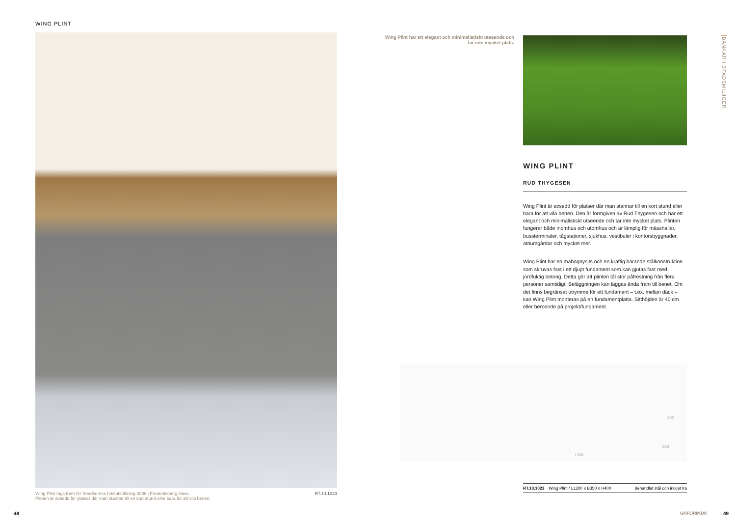WING PLINT
Wing Plint togs fram för Snedkernes höstutställning 2006 i Frederiksberg Have.
Plinten är avsedd för platser där man stannar till en kort stund eller bara för att vila benen. RT.10.1023
Wing Plint har ett elegant och minimalistiskt utseende och tar inte mycket plats.
WING PLINT
RUD THYGESEN
Wing Plint är avsedd för platser där man stannar till en kort stund eller bara för att vila benen. Den är formgiven av Rud Thygesen och har ett elegant och minimalistiskt utseende och tar inte mycket plats. Plinten fungerar både inomhus och utomhus och är lämplig för mässhallar, bussterminaler, tågstationer, sjukhus, vestibuler i kontorsbyggnader, atriumgårdar och mycket mer.
Wing Plint har en mahognysits och en kraftig bärande stålkonstruktion som skruvas fast i ett djupt fundament som kan gjutas fast med jordfuktig betong. Detta gör att plinten tål stor påfrestning från flera personer samtidigt. Beläggningen kan läggas ända fram till benet. Om det finns begränsat utrymme för ett fundament – t.ex. mellan däck – kan Wing Plint monteras på en fundamentplatta. Sitthöjden är 40 cm eller beroende på projekt/fundament.
400
350
1200
| RT.10.1023 | Wing Plint / L1200 x B350 x H400 | Behandlat stål och inoljat trä |
BÄNKAR I STADSMILJÖER
48 GHFORM.DK 49